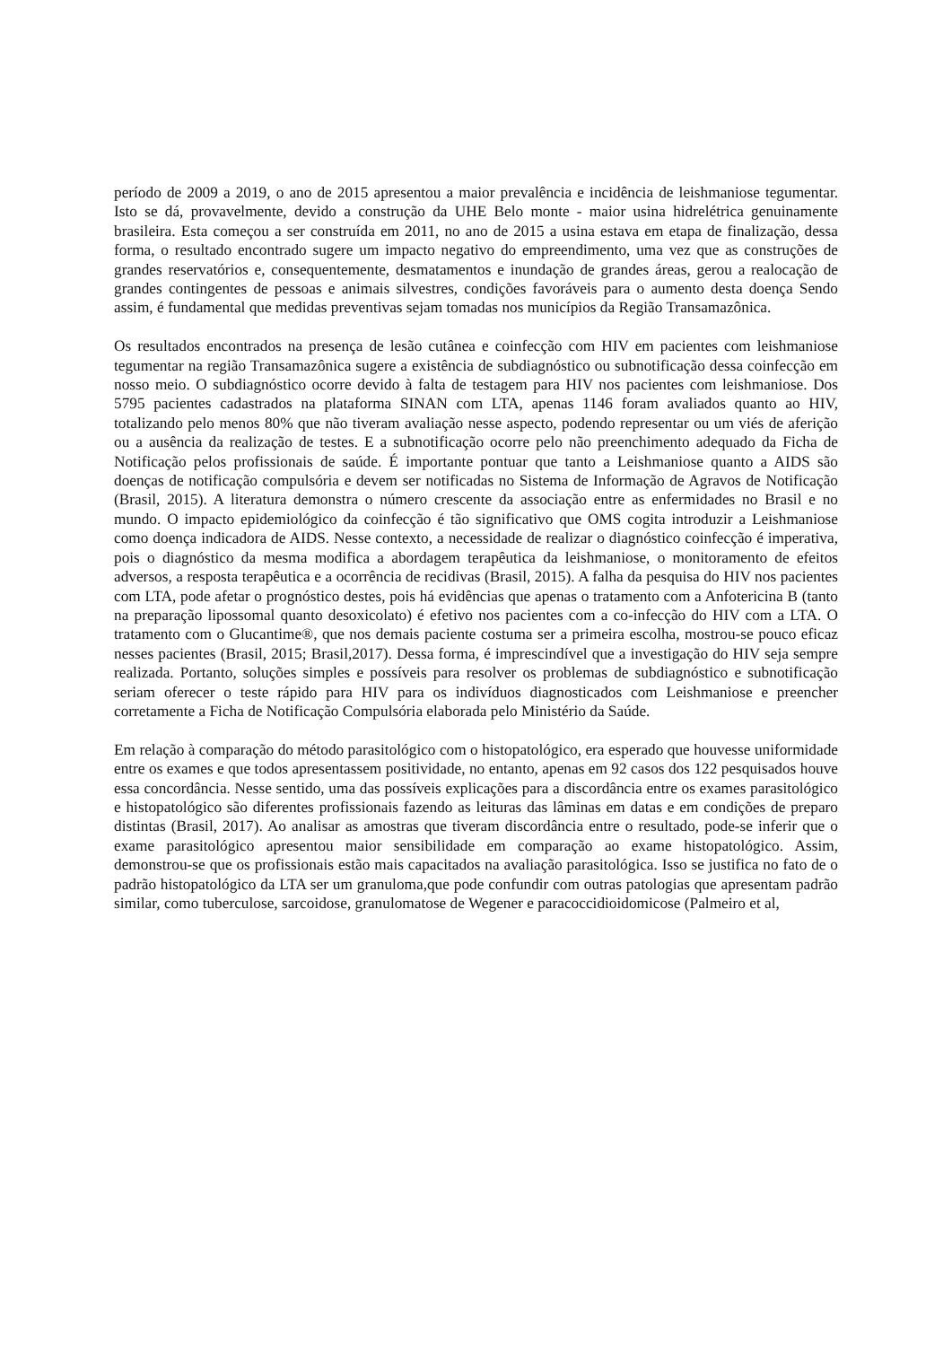período de 2009 a 2019, o ano de 2015 apresentou a maior prevalência e incidência de leishmaniose tegumentar. Isto se dá, provavelmente, devido a construção da UHE Belo monte - maior usina hidrelétrica genuinamente brasileira. Esta começou a ser construída em 2011, no ano de 2015 a usina estava em etapa de finalização, dessa forma, o resultado encontrado sugere um impacto negativo do empreendimento, uma vez que as construções de grandes reservatórios e, consequentemente, desmatamentos e inundação de grandes áreas, gerou a realocação de grandes contingentes de pessoas e animais silvestres, condições favoráveis para o aumento desta doença Sendo assim, é fundamental que medidas preventivas sejam tomadas nos municípios da Região Transamazônica.
Os resultados encontrados na presença de lesão cutânea e coinfecção com HIV em pacientes com leishmaniose tegumentar na região Transamazônica sugere a existência de subdiagnóstico ou subnotificação dessa coinfecção em nosso meio. O subdiagnóstico ocorre devido à falta de testagem para HIV nos pacientes com leishmaniose. Dos 5795 pacientes cadastrados na plataforma SINAN com LTA, apenas 1146 foram avaliados quanto ao HIV, totalizando pelo menos 80% que não tiveram avaliação nesse aspecto, podendo representar ou um viés de aferição ou a ausência da realização de testes. E a subnotificação ocorre pelo não preenchimento adequado da Ficha de Notificação pelos profissionais de saúde. É importante pontuar que tanto a Leishmaniose quanto a AIDS são doenças de notificação compulsória e devem ser notificadas no Sistema de Informação de Agravos de Notificação (Brasil, 2015). A literatura demonstra o número crescente da associação entre as enfermidades no Brasil e no mundo. O impacto epidemiológico da coinfecção é tão significativo que OMS cogita introduzir a Leishmaniose como doença indicadora de AIDS. Nesse contexto, a necessidade de realizar o diagnóstico coinfecção é imperativa, pois o diagnóstico da mesma modifica a abordagem terapêutica da leishmaniose, o monitoramento de efeitos adversos, a resposta terapêutica e a ocorrência de recidivas (Brasil, 2015). A falha da pesquisa do HIV nos pacientes com LTA, pode afetar o prognóstico destes, pois há evidências que apenas o tratamento com a Anfotericina B (tanto na preparação lipossomal quanto desoxicolato) é efetivo nos pacientes com a co-infecção do HIV com a LTA. O tratamento com o Glucantime®, que nos demais paciente costuma ser a primeira escolha, mostrou-se pouco eficaz nesses pacientes (Brasil, 2015; Brasil,2017). Dessa forma, é imprescindível que a investigação do HIV seja sempre realizada. Portanto, soluções simples e possíveis para resolver os problemas de subdiagnóstico e subnotificação seriam oferecer o teste rápido para HIV para os indivíduos diagnosticados com Leishmaniose e preencher corretamente a Ficha de Notificação Compulsória elaborada pelo Ministério da Saúde.
Em relação à comparação do método parasitológico com o histopatológico, era esperado que houvesse uniformidade entre os exames e que todos apresentassem positividade, no entanto, apenas em 92 casos dos 122 pesquisados houve essa concordância. Nesse sentido, uma das possíveis explicações para a discordância entre os exames parasitológico e histopatológico são diferentes profissionais fazendo as leituras das lâminas em datas e em condições de preparo distintas (Brasil, 2017). Ao analisar as amostras que tiveram discordância entre o resultado, pode-se inferir que o exame parasitológico apresentou maior sensibilidade em comparação ao exame histopatológico. Assim, demonstrou-se que os profissionais estão mais capacitados na avaliação parasitológica. Isso se justifica no fato de o padrão histopatológico da LTA ser um granuloma,que pode confundir com outras patologias que apresentam padrão similar, como tuberculose, sarcoidose, granulomatose de Wegener e paracoccidioidomicose (Palmeiro et al,